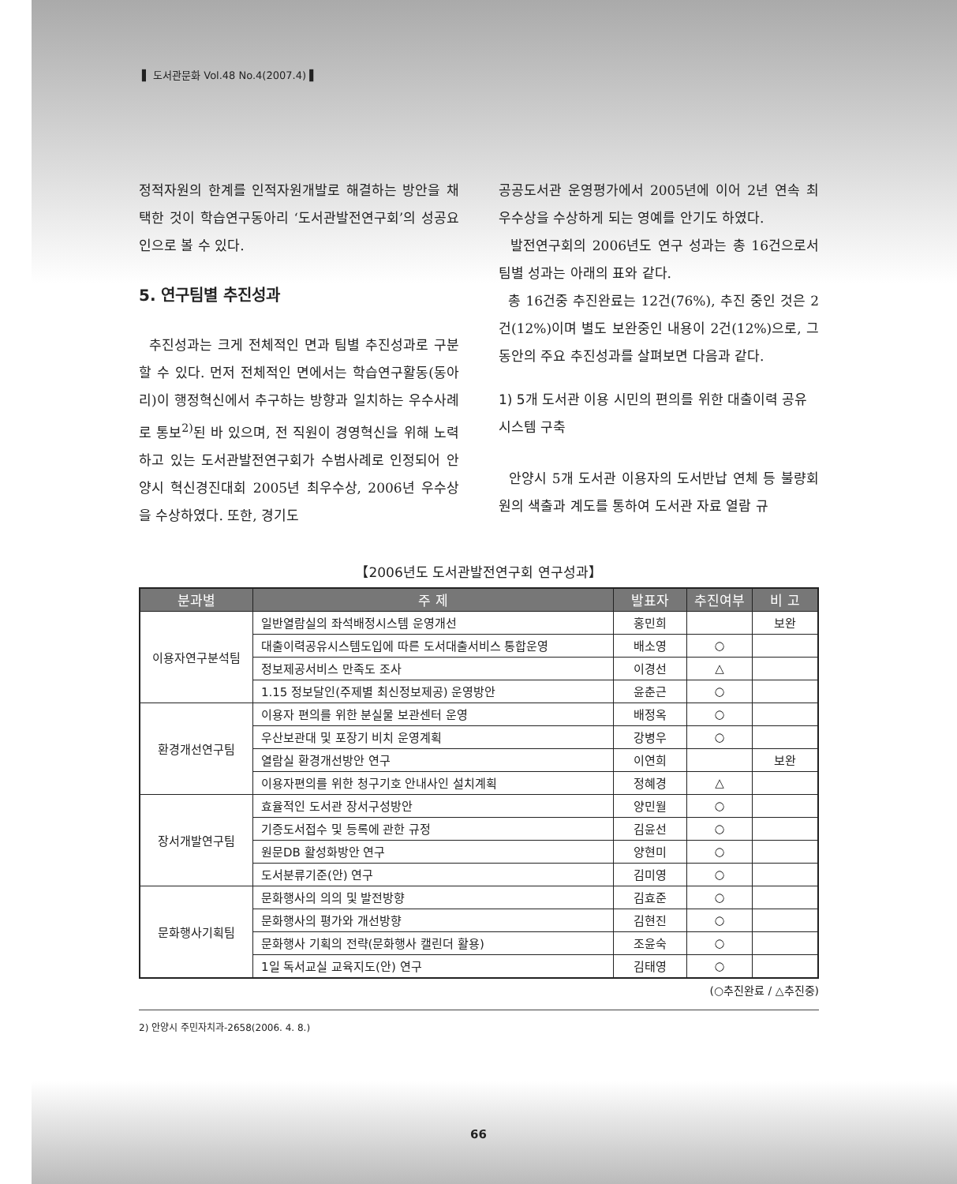▌ 도서관문화 Vol.48 No.4(2007.4) ▌
정적자원의 한계를 인적자원개발로 해결하는 방안을 채택한 것이 학습연구동아리 ‘도서관발전연구회’의 성공요인으로 볼 수 있다.
5. 연구팀별 추진성과
추진성과는 크게 전체적인 면과 팀별 추진성과로 구분할 수 있다. 먼저 전체적인 면에서는 학습연구활동(동아리)이 행정혁신에서 추구하는 방향과 일치하는 우수사례로 통보<sup>2)</sup>된 바 있으며, 전 직원이 경영혁신을 위해 노력하고 있는 도서관발전연구회가 수범사례로 인정되어 안양시 혁신경진대회 2005년 최우수상, 2006년 우수상을 수상하였다. 또한, 경기도
공공도서관 운영평가에서 2005년에 이어 2년 연속 최우수상을 수상하게 되는 영예를 안기도 하였다.
발전연구회의 2006년도 연구 성과는 총 16건으로서 팀별 성과는 아래의 표와 같다.
총 16건중 추진완료는 12건(76%), 추진 중인 것은 2건(12%)이며 별도 보완중인 내용이 2건(12%)으로, 그 동안의 주요 추진성과를 살펴보면 다음과 같다.
1) 5개 도서관 이용 시민의 편의를 위한 대출이력 공유시스템 구축
안양시 5개 도서관 이용자의 도서반납 연체 등 불량회원의 색출과 계도를 통하여 도서관 자료 열람 규
【2006년도 도서관발전연구회 연구성과】
| 분과별 | 주 제 | 발표자 | 추진여부 | 비 고 |
| --- | --- | --- | --- | --- |
| 이용자연구분석팀 | 일반열람실의 좌석배정시스템 운영개선 | 홍민희 | | 보완 |
| | 대출이력공유시스템도입에 따른 도서대출서비스 통합운영 | 배소영 | ○ | |
| | 정보제공서비스 만족도 조사 | 이경선 | △ | |
| | 1.15 정보달인(주제별 최신정보제공) 운영방안 | 윤춘근 | ○ | |
| 환경개선연구팀 | 이용자 편의를 위한 분실물 보관센터 운영 | 배정옥 | ○ | |
| | 우산보관대 및 포장기 비치 운영계획 | 강병우 | ○ | |
| | 열람실 환경개선방안 연구 | 이연희 | | 보완 |
| | 이용자편의를 위한 청구기호 안내사인 설치계획 | 정혜경 | △ | |
| 장서개발연구팀 | 효율적인 도서관 장서구성방안 | 양민월 | ○ | |
| | 기증도서접수 및 등록에 관한 규정 | 김윤선 | ○ | |
| | 원문DB 활성화방안 연구 | 양현미 | ○ | |
| | 도서분류기준(안) 연구 | 김미영 | ○ | |
| 문화행사기획팀 | 문화행사의 의의 및 발전방향 | 김효준 | ○ | |
| | 문화행사의 평가와 개선방향 | 김현진 | ○ | |
| | 문화행사 기획의 전략(문화행사 캘린더 활용) | 조윤숙 | ○ | |
| | 1일 독서교실 교육지도(안) 연구 | 김태영 | ○ | |
(○추진완료 / △추진중)
2) 안양시 주민자치과-2658(2006. 4. 8.)
66